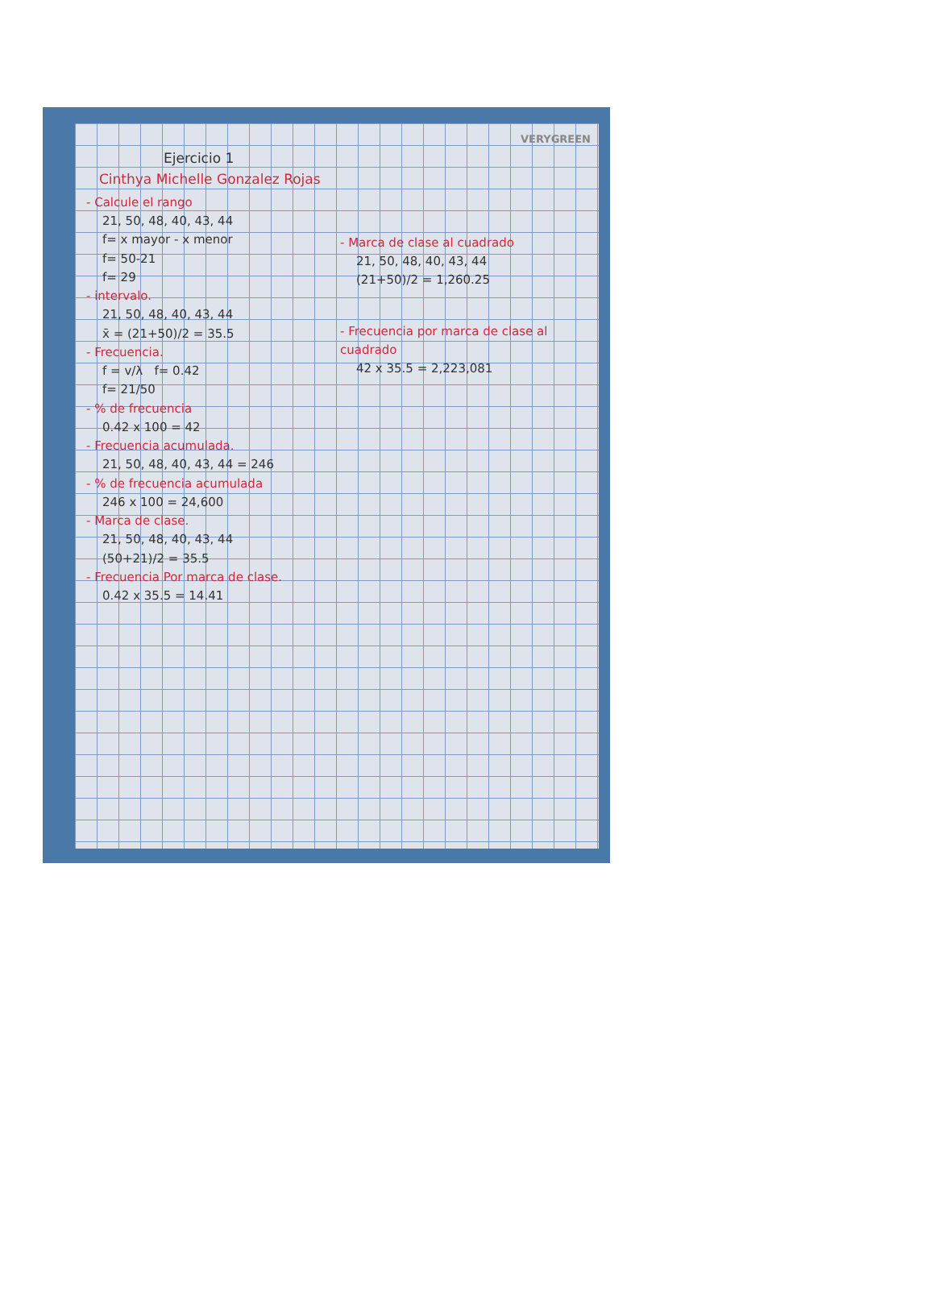VERYGREEN
Ejercicio 1
Cinthya Michelle Gonzalez Rojas
- Calcule el rango
21, 50, 48, 40, 43, 44
f= x mayor - x menor
f= 50-21
f= 29
- intervalo.
21, 50, 48, 40, 43, 44
x̄ = (21+50)/2 = 35.5
- Frecuencia.
f = v/λ f= 0.42
f= 21/50
- % de frecuencia
0.42 x 100 = 42
- Frecuencia acumulada.
21, 50, 48, 40, 43, 44 = 246
- % de frecuencia acumulada
246 x 100 = 24,600
- Marca de clase.
21, 50, 48, 40, 43, 44
(50+21)/2 = 35.5
- Frecuencia Por marca de clase.
0.42 x 35.5 = 14.41
- Marca de clase al cuadrado
21, 50, 48, 40, 43, 44
(21+50)/2 = 1,260.25
- Frecuencia por marca de clase al cuadrado
42 x 35.5 = 2,223,081